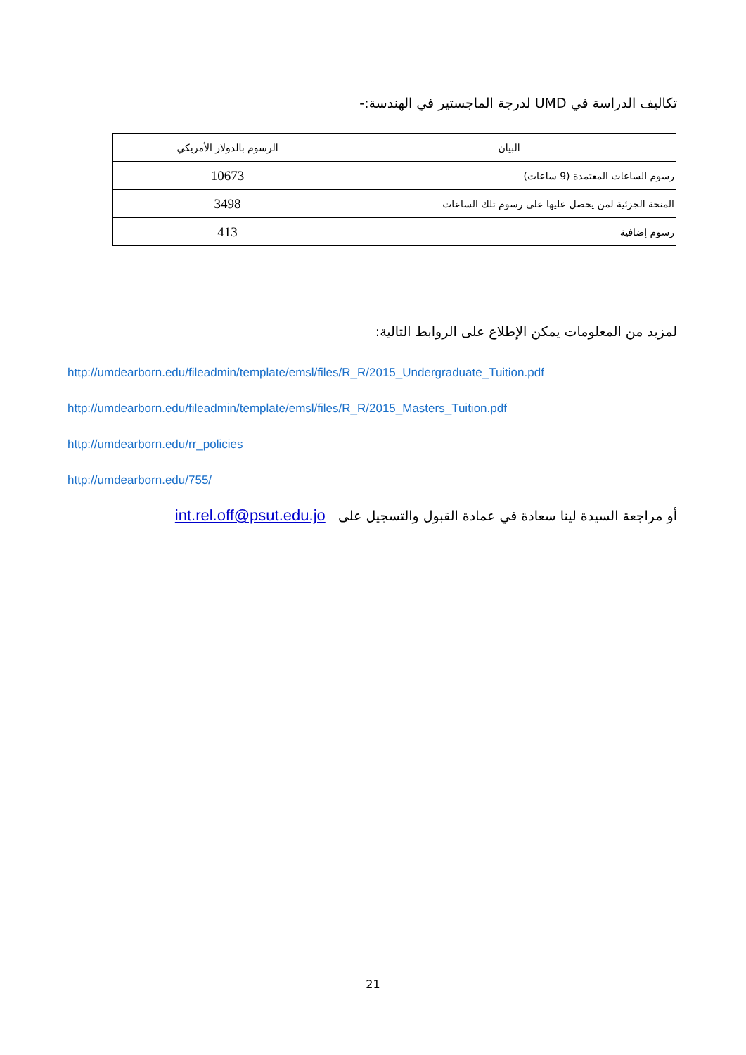تكاليف الدراسة في UMD لدرجة الماجستير في الهندسة:-
| البيان | الرسوم بالدولار الأمريكي |
| --- | --- |
| رسوم الساعات المعتمدة (9 ساعات) | 10673 |
| المنحة الجزئية لمن يحصل عليها على رسوم تلك الساعات | 3498 |
| رسوم إضافية | 413 |
لمزيد من المعلومات يمكن الإطلاع على الروابط التالية:
http://umdearborn.edu/fileadmin/template/emsl/files/R_R/2015_Undergraduate_Tuition.pdf
http://umdearborn.edu/fileadmin/template/emsl/files/R_R/2015_Masters_Tuition.pdf
http://umdearborn.edu/rr_policies
http://umdearborn.edu/755/
أو مراجعة السيدة لينا سعادة في عمادة القبول والتسجيل على int.rel.off@psut.edu.jo
21